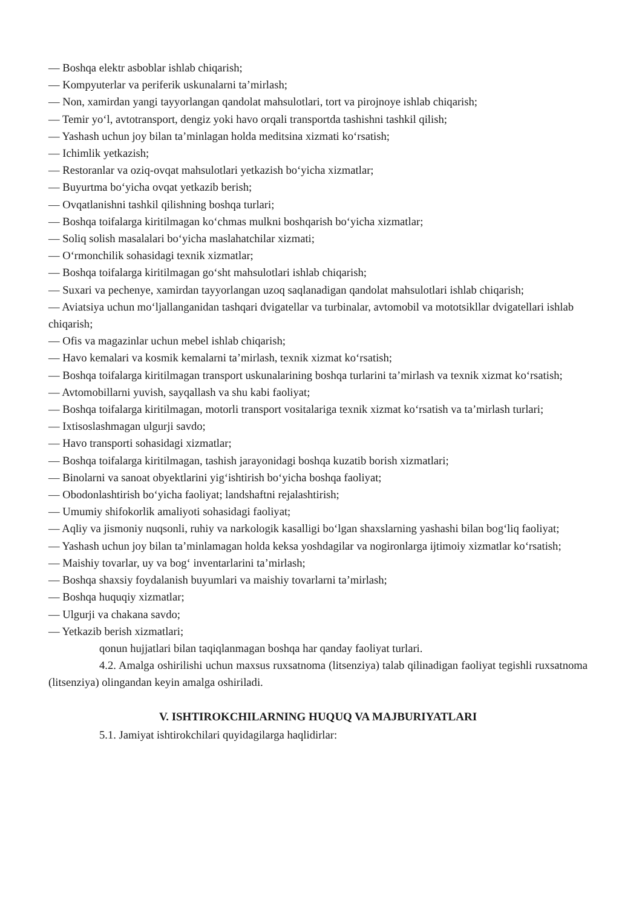— Boshqa elektr asboblar ishlab chiqarish;
— Kompyuterlar va periferik uskunalarni ta’mirlash;
— Non, xamirdan yangi tayyorlangan qandolat mahsulotlari, tort va pirojnoye ishlab chiqarish;
— Temir yo‘l, avtotransport, dengiz yoki havo orqali transportda tashishni tashkil qilish;
— Yashash uchun joy bilan ta’minlagan holda meditsina xizmati ko‘rsatish;
— Ichimlik yetkazish;
— Restoranlar va oziq-ovqat mahsulotlari yetkazish bo‘yicha xizmatlar;
— Buyurtma bo‘yicha ovqat yetkazib berish;
— Ovqatlanishni tashkil qilishning boshqa turlari;
— Boshqa toifalarga kiritilmagan ko‘chmas mulkni boshqarish bo‘yicha xizmatlar;
— Soliq solish masalalari bo‘yicha maslahatchilar xizmati;
— O‘rmonchilik sohasidagi texnik xizmatlar;
— Boshqa toifalarga kiritilmagan go‘sht mahsulotlari ishlab chiqarish;
— Suxari va pechenye, xamirdan tayyorlangan uzoq saqlanadigan qandolat mahsulotlari ishlab chiqarish;
— Aviatsiya uchun mo‘ljallanganidan tashqari dvigatellar va turbinalar, avtomobil va mototsikllar dvigatellari ishlab chiqarish;
— Ofis va magazinlar uchun mebel ishlab chiqarish;
— Havo kemalari va kosmik kemalarni ta’mirlash, texnik xizmat ko‘rsatish;
— Boshqa toifalarga kiritilmagan transport uskunalarining boshqa turlarini ta’mirlash va texnik xizmat ko‘rsatish;
— Avtomobillarni yuvish, sayqallash va shu kabi faoliyat;
— Boshqa toifalarga kiritilmagan, motorli transport vositalariga texnik xizmat ko‘rsatish va ta’mirlash turlari;
— Ixtisoslashmagan ulgurji savdo;
— Havo transporti sohasidagi xizmatlar;
— Boshqa toifalarga kiritilmagan, tashish jarayonidagi boshqa kuzatib borish xizmatlari;
— Binolarni va sanoat obyektlarini yig‘ishtirish bo‘yicha boshqa faoliyat;
— Obodonlashtirish bo‘yicha faoliyat; landshaftni rejalashtirish;
— Umumiy shifokorlik amaliyoti sohasidagi faoliyat;
— Aqliy va jismoniy nuqsonli, ruhiy va narkologik kasalligi bo‘lgan shaxslarning yashashi bilan bog‘liq faoliyat;
— Yashash uchun joy bilan ta’minlamagan holda keksa yoshdagilar va nogironlarga ijtimoiy xizmatlar ko‘rsatish;
— Maishiy tovarlar, uy va bog‘ inventarlarini ta’mirlash;
— Boshqa shaxsiy foydalanish buyumlari va maishiy tovarlarni ta’mirlash;
— Boshqa huquqiy xizmatlar;
— Ulgurji va chakana savdo;
— Yetkazib berish xizmatlari;
qonun hujjatlari bilan taqiqlanmagan boshqa har qanday faoliyat turlari.
4.2. Amalga oshirilishi uchun maxsus ruxsatnoma (litsenziya) talab qilinadigan faoliyat tegishli ruxsatnoma (litsenziya) olingandan keyin amalga oshiriladi.
V. ISHTIROKCHILARNING HUQUQ VA MAJBURIYATLARI
5.1. Jamiyat ishtirokchilari quyidagilarga haqlidirlar: